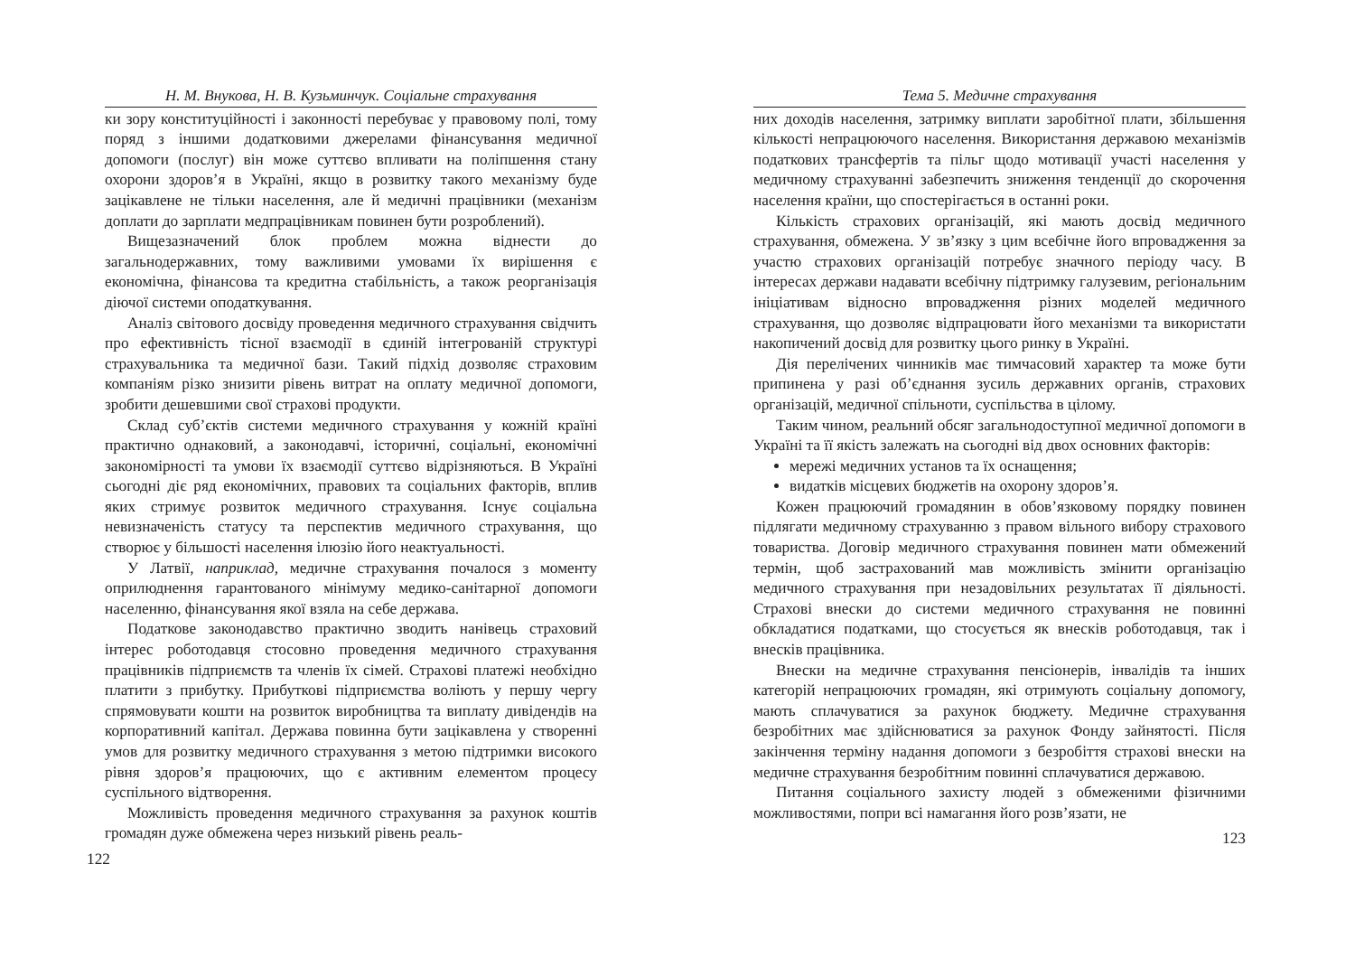Н. М. Внукова, Н. В. Кузьминчук. Соціальне страхування
ки зору конституційності і законності перебуває у правовому полі, тому поряд з іншими додатковими джерелами фінансування медичної допомоги (послуг) він може суттєво впливати на поліпшення стану охорони здоров’я в Україні, якщо в розвитку такого механізму буде зацікавлене не тільки населення, але й медичні працівники (механізм доплати до зарплати медпрацівникам повинен бути розроблений).
Вищезазначений блок проблем можна віднести до загальнодержавних, тому важливими умовами їх вирішення є економічна, фінансова та кредитна стабільність, а також реорганізація діючої системи оподаткування.
Аналіз світового досвіду проведення медичного страхування свідчить про ефективність тісної взаємодії в єдиній інтегрованій структурі страхувальника та медичної бази. Такий підхід дозволяє страховим компаніям різко знизити рівень витрат на оплату медичної допомоги, зробити дешевшими свої страхові продукти.
Склад суб’єктів системи медичного страхування у кожній країні практично однаковий, а законодавчі, історичні, соціальні, економічні закономірності та умови їх взаємодії суттєво відрізняються. В Україні сьогодні діє ряд економічних, правових та соціальних факторів, вплив яких стримує розвиток медичного страхування. Існує соціальна невизначеність статусу та перспектив медичного страхування, що створює у більшості населення ілюзію його неактуальності.
У Латвії, наприклад, медичне страхування почалося з моменту оприлюднення гарантованого мінімуму медико-санітарної допомоги населенню, фінансування якої взяла на себе держава.
Податкове законодавство практично зводить нанівець страховий інтерес роботодавця стосовно проведення медичного страхування працівників підприємств та членів їх сімей. Страхові платежі необхідно платити з прибутку. Прибуткові підприємства воліють у першу чергу спрямовувати кошти на розвиток виробництва та виплату дивідендів на корпоративний капітал. Держава повинна бути зацікавлена у створенні умов для розвитку медичного страхування з метою підтримки високого рівня здоров’я працюючих, що є активним елементом процесу суспільного відтворення.
Можливість проведення медичного страхування за рахунок коштів громадян дуже обмежена через низький рівень реаль-
122
Тема 5. Медичне страхування
них доходів населення, затримку виплати заробітної плати, збільшення кількості непрацюючого населення. Використання державою механізмів податкових трансфертів та пільг щодо мотивації участі населення у медичному страхуванні забезпечить зниження тенденції до скорочення населення країни, що спостерігається в останні роки.
Кількість страхових організацій, які мають досвід медичного страхування, обмежена. У зв’язку з цим всебічне його впровадження за участю страхових організацій потребує значного періоду часу. В інтересах держави надавати всебічну підтримку галузевим, регіональним ініціативам відносно впровадження різних моделей медичного страхування, що дозволяє відпрацювати його механізми та використати накопичений досвід для розвитку цього ринку в Україні.
Дія перелічених чинників має тимчасовий характер та може бути припинена у разі об’єднання зусиль державних органів, страхових організацій, медичної спільноти, суспільства в цілому.
Таким чином, реальний обсяг загальнодоступної медичної допомоги в Україні та її якість залежать на сьогодні від двох основних факторів:
мережі медичних установ та їх оснащення;
видатків місцевих бюджетів на охорону здоров’я.
Кожен працюючий громадянин в обов’язковому порядку повинен підлягати медичному страхуванню з правом вільного вибору страхового товариства. Договір медичного страхування повинен мати обмежений термін, щоб застрахований мав можливість змінити організацію медичного страхування при незадовільних результатах її діяльності. Страхові внески до системи медичного страхування не повинні обкладатися податками, що стосується як внесків роботодавця, так і внесків працівника.
Внески на медичне страхування пенсіонерів, інвалідів та інших категорій непрацюючих громадян, які отримують соціальну допомогу, мають сплачуватися за рахунок бюджету. Медичне страхування безробітних має здійснюватися за рахунок Фонду зайнятості. Після закінчення терміну надання допомоги з безробіття страхові внески на медичне страхування безробітним повинні сплачуватися державою.
Питання соціального захисту людей з обмеженими фізичними можливостями, попри всі намагання його розв’язати, не
123